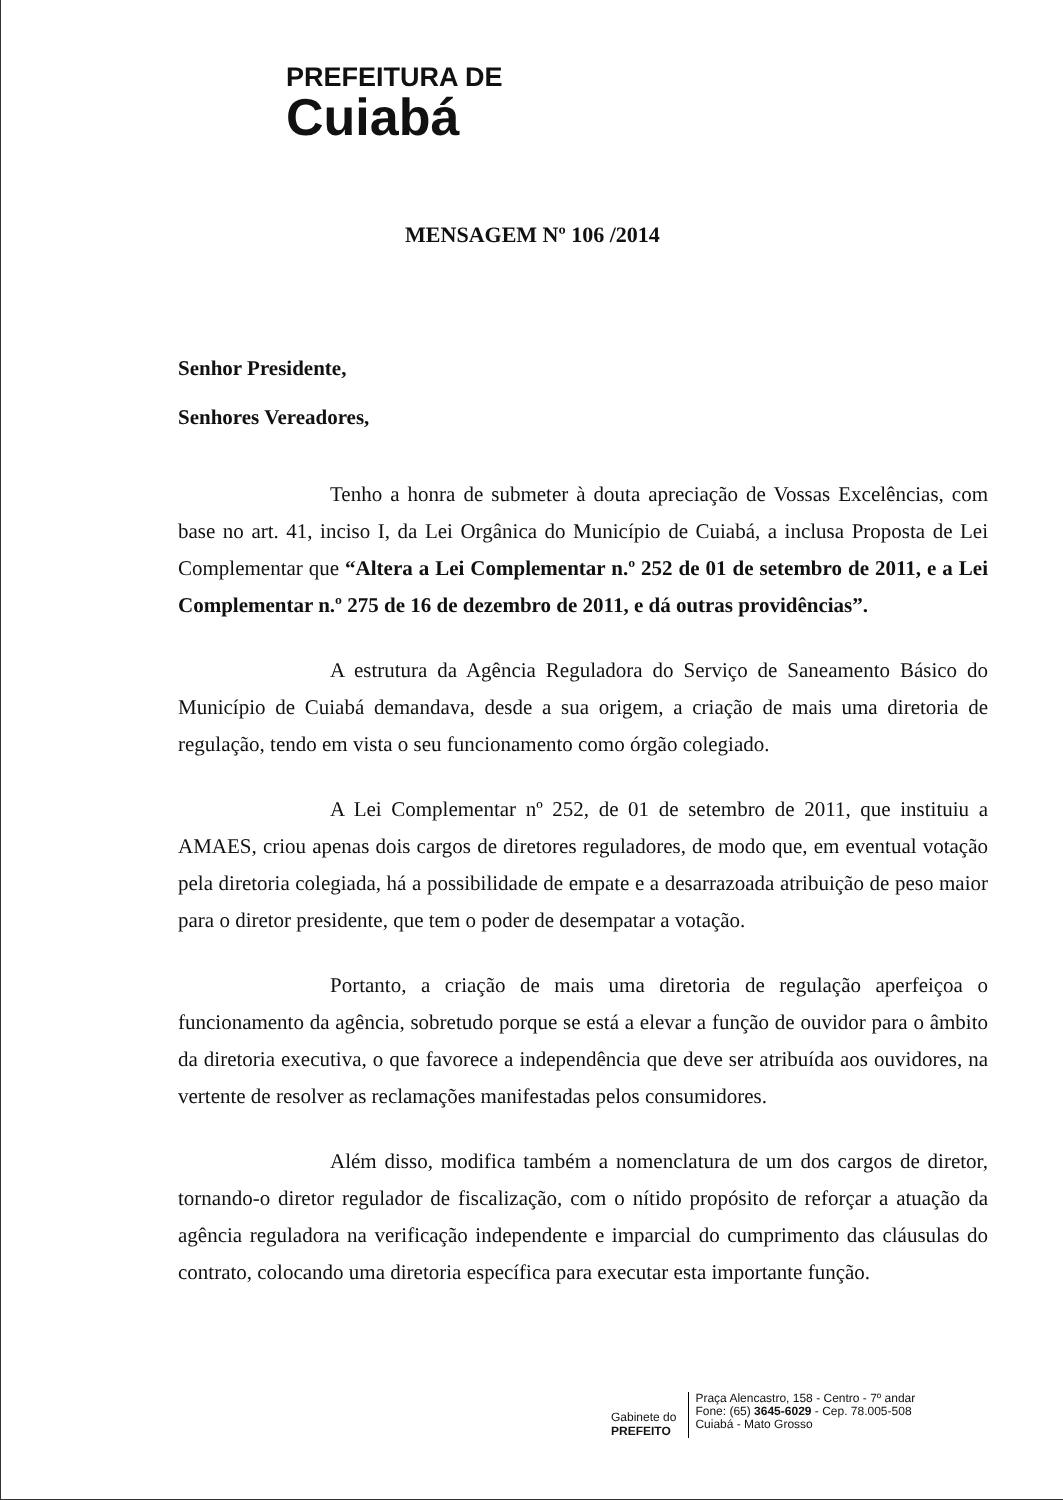PREFEITURA DE
Cuiabá
MENSAGEM Nº 106 /2014
Senhor Presidente,
Senhores Vereadores,
Tenho a honra de submeter à douta apreciação de Vossas Excelências, com base no art. 41, inciso I, da Lei Orgânica do Município de Cuiabá, a inclusa Proposta de Lei Complementar que “Altera a Lei Complementar n.º 252 de 01 de setembro de 2011, e a Lei Complementar n.º 275 de 16 de dezembro de 2011, e dá outras providências”.
A estrutura da Agência Reguladora do Serviço de Saneamento Básico do Município de Cuiabá demandava, desde a sua origem, a criação de mais uma diretoria de regulação, tendo em vista o seu funcionamento como órgão colegiado.
A Lei Complementar nº 252, de 01 de setembro de 2011, que instituiu a AMAES, criou apenas dois cargos de diretores reguladores, de modo que, em eventual votação pela diretoria colegiada, há a possibilidade de empate e a desarrazoada atribuição de peso maior para o diretor presidente, que tem o poder de desempatar a votação.
Portanto, a criação de mais uma diretoria de regulação aperfeiçoa o funcionamento da agência, sobretudo porque se está a elevar a função de ouvidor para o âmbito da diretoria executiva, o que favorece a independência que deve ser atribuída aos ouvidores, na vertente de resolver as reclamações manifestadas pelos consumidores.
Além disso, modifica também a nomenclatura de um dos cargos de diretor, tornando-o diretor regulador de fiscalização, com o nítido propósito de reforçar a atuação da agência reguladora na verificação independente e imparcial do cumprimento das cláusulas do contrato, colocando uma diretoria específica para executar esta importante função.
Gabinete do
PREFEITO
Praça Alencastro, 158 - Centro - 7º andar
Fone: (65) 3645-6029 - Cep. 78.005-508
Cuiabá - Mato Grosso